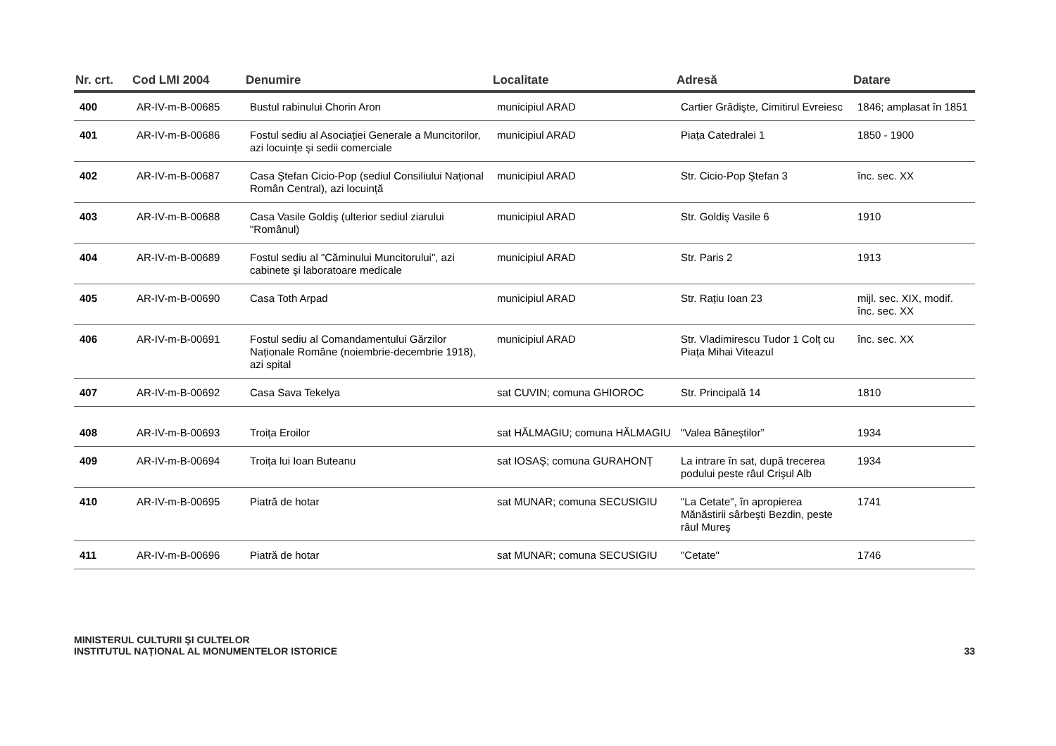| Nr. crt. | Cod LMI 2004 | Denumire | Localitate | Adresă | Datare |
| --- | --- | --- | --- | --- | --- |
| 400 | AR-IV-m-B-00685 | Bustul rabinului Chorin Aron | municipiul ARAD | Cartier Grădişte, Cimitirul Evreiesc | 1846; amplasat în 1851 |
| 401 | AR-IV-m-B-00686 | Fostul sediu al Asociației Generale a Muncitorilor, azi locuințe şi sedii comerciale | municipiul ARAD | Piața Catedralei 1 | 1850 - 1900 |
| 402 | AR-IV-m-B-00687 | Casa Ştefan Cicio-Pop (sediul Consiliului Național Român Central), azi locuință | municipiul ARAD | Str. Cicio-Pop Ştefan 3 | înc. sec. XX |
| 403 | AR-IV-m-B-00688 | Casa Vasile Goldiş (ulterior sediul ziarului "Românul) | municipiul ARAD | Str. Goldiş Vasile 6 | 1910 |
| 404 | AR-IV-m-B-00689 | Fostul sediu al "Căminului Muncitorului", azi cabinete şi laboratoare medicale | municipiul ARAD | Str. Paris 2 | 1913 |
| 405 | AR-IV-m-B-00690 | Casa Toth Arpad | municipiul ARAD | Str. Rațiu Ioan 23 | mijl. sec. XIX, modif. înc. sec. XX |
| 406 | AR-IV-m-B-00691 | Fostul sediu al Comandamentului Gărzilor Naționale Române (noiembrie-decembrie 1918), azi spital | municipiul ARAD | Str. Vladimirescu Tudor 1 Colț cu Piața Mihai Viteazul | înc. sec. XX |
| 407 | AR-IV-m-B-00692 | Casa Sava Tekelya | sat CUVIN; comuna GHIOROC | Str. Principală 14 | 1810 |
| 408 | AR-IV-m-B-00693 | Troița Eroilor | sat HĂLMAGIU; comuna HĂLMAGIU | "Valea Băneştilor” | 1934 |
| 409 | AR-IV-m-B-00694 | Troița lui Ioan Buteanu | sat IOSAŞ; comuna GURAHONȚ | La intrare în sat, după trecerea podului peste râul Crişul Alb | 1934 |
| 410 | AR-IV-m-B-00695 | Piatră de hotar | sat MUNAR; comuna SECUSIGIU | "La Cetate", în apropierea Mănăstirii sârbeşti Bezdin, peste râul Mureş | 1741 |
| 411 | AR-IV-m-B-00696 | Piatră de hotar | sat MUNAR; comuna SECUSIGIU | "Cetate" | 1746 |
MINISTERUL CULTURII ŞI CULTELOR
INSTITUTUL NAȚIONAL AL MONUMENTELOR ISTORICE
33